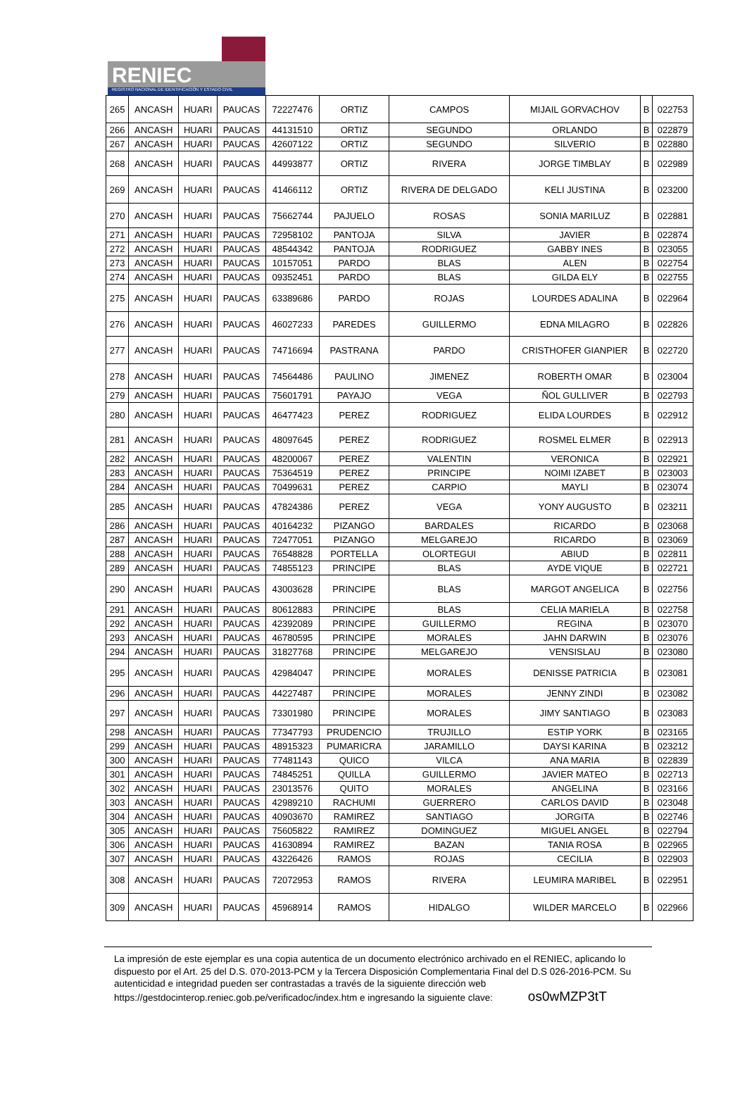RENIEC
REGISTRO NACIONAL DE IDENTIFICACIÓN Y ESTADO CIVIL
| 265 | ANCASH | HUARI | PAUCAS | 72227476 | ORTIZ | CAMPOS | MIJAIL GORVACHOV | B | 022753 |
| 266 | ANCASH | HUARI | PAUCAS | 44131510 | ORTIZ | SEGUNDO | ORLANDO | B | 022879 |
| 267 | ANCASH | HUARI | PAUCAS | 42607122 | ORTIZ | SEGUNDO | SILVERIO | B | 022880 |
| 268 | ANCASH | HUARI | PAUCAS | 44993877 | ORTIZ | RIVERA | JORGE TIMBLAY | B | 022989 |
| 269 | ANCASH | HUARI | PAUCAS | 41466112 | ORTIZ | RIVERA DE DELGADO | KELI JUSTINA | B | 023200 |
| 270 | ANCASH | HUARI | PAUCAS | 75662744 | PAJUELO | ROSAS | SONIA MARILUZ | B | 022881 |
| 271 | ANCASH | HUARI | PAUCAS | 72958102 | PANTOJA | SILVA | JAVIER | B | 022874 |
| 272 | ANCASH | HUARI | PAUCAS | 48544342 | PANTOJA | RODRIGUEZ | GABBY INES | B | 023055 |
| 273 | ANCASH | HUARI | PAUCAS | 10157051 | PARDO | BLAS | ALEN | B | 022754 |
| 274 | ANCASH | HUARI | PAUCAS | 09352451 | PARDO | BLAS | GILDA ELY | B | 022755 |
| 275 | ANCASH | HUARI | PAUCAS | 63389686 | PARDO | ROJAS | LOURDES ADALINA | B | 022964 |
| 276 | ANCASH | HUARI | PAUCAS | 46027233 | PAREDES | GUILLERMO | EDNA MILAGRO | B | 022826 |
| 277 | ANCASH | HUARI | PAUCAS | 74716694 | PASTRANA | PARDO | CRISTHOFER GIANPIER | B | 022720 |
| 278 | ANCASH | HUARI | PAUCAS | 74564486 | PAULINO | JIMENEZ | ROBERTH OMAR | B | 023004 |
| 279 | ANCASH | HUARI | PAUCAS | 75601791 | PAYAJO | VEGA | ÑOL GULLIVER | B | 022793 |
| 280 | ANCASH | HUARI | PAUCAS | 46477423 | PEREZ | RODRIGUEZ | ELIDA LOURDES | B | 022912 |
| 281 | ANCASH | HUARI | PAUCAS | 48097645 | PEREZ | RODRIGUEZ | ROSMEL ELMER | B | 022913 |
| 282 | ANCASH | HUARI | PAUCAS | 48200067 | PEREZ | VALENTIN | VERONICA | B | 022921 |
| 283 | ANCASH | HUARI | PAUCAS | 75364519 | PEREZ | PRINCIPE | NOIMI IZABET | B | 023003 |
| 284 | ANCASH | HUARI | PAUCAS | 70499631 | PEREZ | CARPIO | MAYLI | B | 023074 |
| 285 | ANCASH | HUARI | PAUCAS | 47824386 | PEREZ | VEGA | YONY AUGUSTO | B | 023211 |
| 286 | ANCASH | HUARI | PAUCAS | 40164232 | PIZANGO | BARDALES | RICARDO | B | 023068 |
| 287 | ANCASH | HUARI | PAUCAS | 72477051 | PIZANGO | MELGAREJO | RICARDO | B | 023069 |
| 288 | ANCASH | HUARI | PAUCAS | 76548828 | PORTELLA | OLORTEGUI | ABIUD | B | 022811 |
| 289 | ANCASH | HUARI | PAUCAS | 74855123 | PRINCIPE | BLAS | AYDE VIQUE | B | 022721 |
| 290 | ANCASH | HUARI | PAUCAS | 43003628 | PRINCIPE | BLAS | MARGOT ANGELICA | B | 022756 |
| 291 | ANCASH | HUARI | PAUCAS | 80612883 | PRINCIPE | BLAS | CELIA MARIELA | B | 022758 |
| 292 | ANCASH | HUARI | PAUCAS | 42392089 | PRINCIPE | GUILLERMO | REGINA | B | 023070 |
| 293 | ANCASH | HUARI | PAUCAS | 46780595 | PRINCIPE | MORALES | JAHN DARWIN | B | 023076 |
| 294 | ANCASH | HUARI | PAUCAS | 31827768 | PRINCIPE | MELGAREJO | VENSISLAU | B | 023080 |
| 295 | ANCASH | HUARI | PAUCAS | 42984047 | PRINCIPE | MORALES | DENISSE PATRICIA | B | 023081 |
| 296 | ANCASH | HUARI | PAUCAS | 44227487 | PRINCIPE | MORALES | JENNY ZINDI | B | 023082 |
| 297 | ANCASH | HUARI | PAUCAS | 73301980 | PRINCIPE | MORALES | JIMY SANTIAGO | B | 023083 |
| 298 | ANCASH | HUARI | PAUCAS | 77347793 | PRUDENCIO | TRUJILLO | ESTIP YORK | B | 023165 |
| 299 | ANCASH | HUARI | PAUCAS | 48915323 | PUMARICRA | JARAMILLO | DAYSI KARINA | B | 023212 |
| 300 | ANCASH | HUARI | PAUCAS | 77481143 | QUICO | VILCA | ANA MARIA | B | 022839 |
| 301 | ANCASH | HUARI | PAUCAS | 74845251 | QUILLA | GUILLERMO | JAVIER MATEO | B | 022713 |
| 302 | ANCASH | HUARI | PAUCAS | 23013576 | QUITO | MORALES | ANGELINA | B | 023166 |
| 303 | ANCASH | HUARI | PAUCAS | 42989210 | RACHUMI | GUERRERO | CARLOS DAVID | B | 023048 |
| 304 | ANCASH | HUARI | PAUCAS | 40903670 | RAMIREZ | SANTIAGO | JORGITA | B | 022746 |
| 305 | ANCASH | HUARI | PAUCAS | 75605822 | RAMIREZ | DOMINGUEZ | MIGUEL ANGEL | B | 022794 |
| 306 | ANCASH | HUARI | PAUCAS | 41630894 | RAMIREZ | BAZAN | TANIA ROSA | B | 022965 |
| 307 | ANCASH | HUARI | PAUCAS | 43226426 | RAMOS | ROJAS | CECILIA | B | 022903 |
| 308 | ANCASH | HUARI | PAUCAS | 72072953 | RAMOS | RIVERA | LEUMIRA MARIBEL | B | 022951 |
| 309 | ANCASH | HUARI | PAUCAS | 45968914 | RAMOS | HIDALGO | WILDER MARCELO | B | 022966 |
La impresión de este ejemplar es una copia autentica de un documento electrónico archivado en el RENIEC, aplicando lo dispuesto por el Art. 25 del D.S. 070-2013-PCM y la Tercera Disposición Complementaria Final del D.S 026-2016-PCM. Su autenticidad e integridad pueden ser contrastadas a través de la siguiente dirección web https://gestdocinterop.reniec.gob.pe/verificadoc/index.htm e ingresando la siguiente clave: os0wMZP3tT